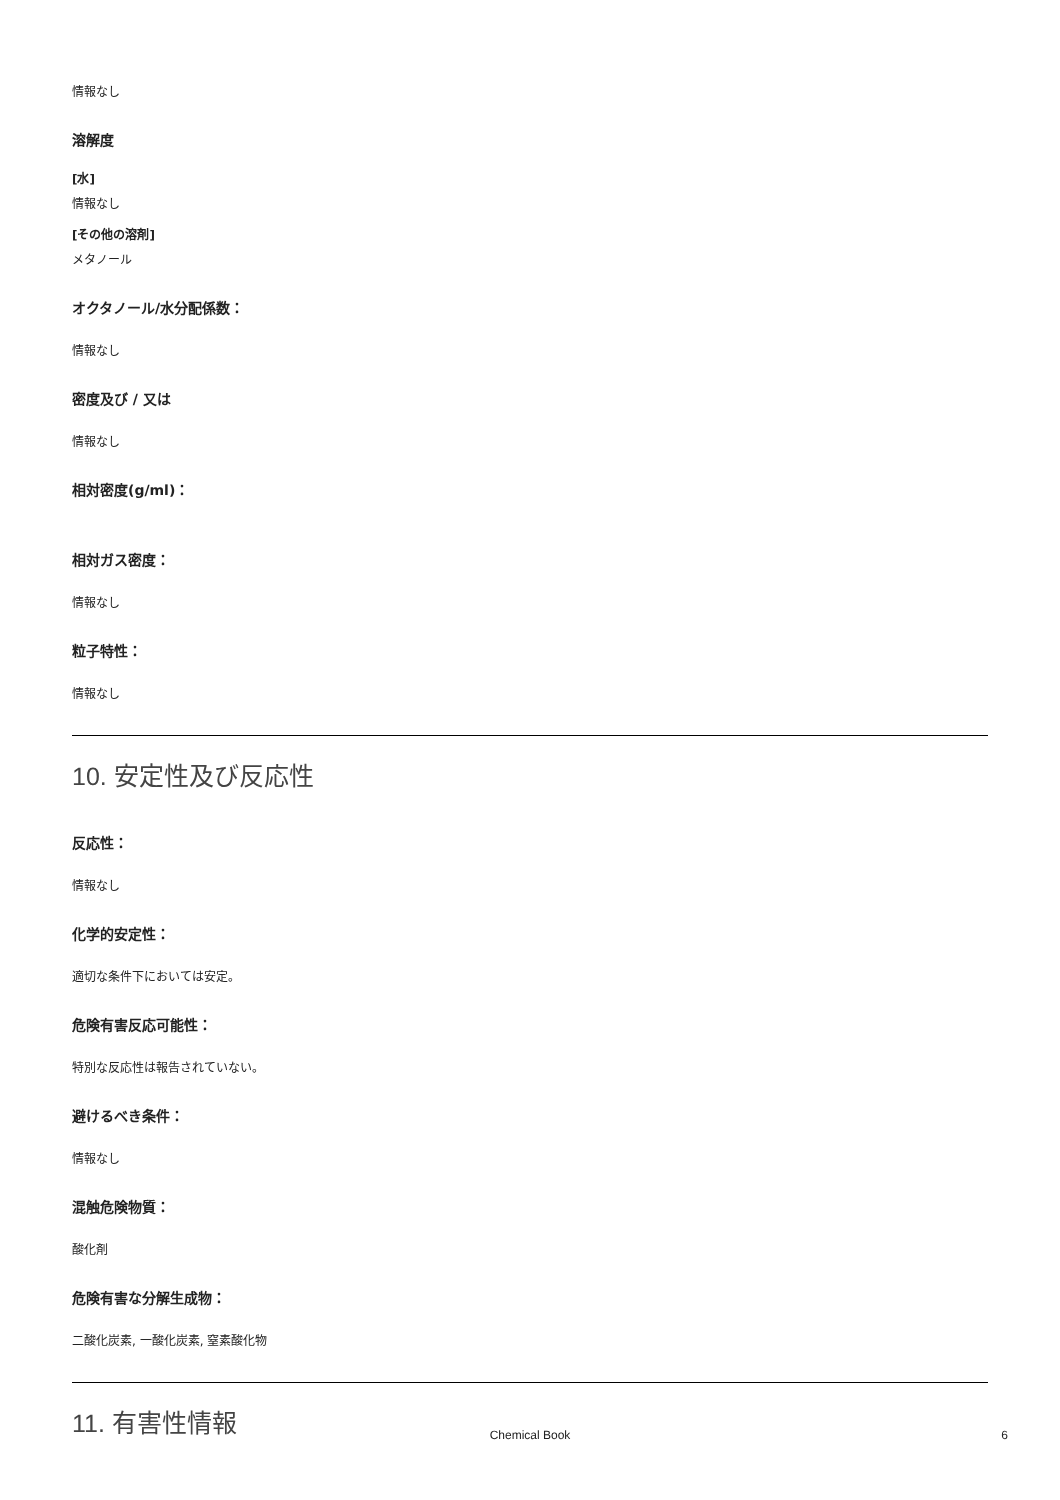情報なし
溶解度
[水]
情報なし
[その他の溶剤]
メタノール
オクタノール/水分配係数：
情報なし
密度及び / 又は
情報なし
相対密度(g/ml)：
相対ガス密度：
情報なし
粒子特性：
情報なし
10. 安定性及び反応性
反応性：
情報なし
化学的安定性：
適切な条件下においては安定。
危険有害反応可能性：
特別な反応性は報告されていない。
避けるべき条件：
情報なし
混触危険物質：
酸化剤
危険有害な分解生成物：
二酸化炭素, 一酸化炭素, 窒素酸化物
11. 有害性情報
Chemical Book
6